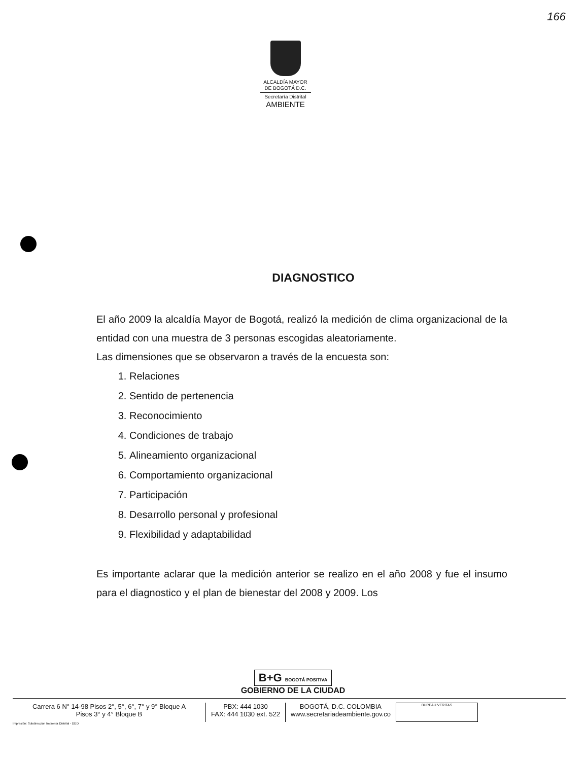166
ALCALDÍA MAYOR
DE BOGOTÁ D.C.
Secretaría Distrital
AMBIENTE
DIAGNOSTICO
El año 2009 la alcaldía Mayor de Bogotá, realizó la medición de clima organizacional de la entidad con una muestra de 3 personas escogidas aleatoriamente.
Las dimensiones que se observaron a través de la encuesta son:
1. Relaciones
2. Sentido de pertenencia
3. Reconocimiento
4. Condiciones de trabajo
5. Alineamiento organizacional
6. Comportamiento organizacional
7. Participación
8. Desarrollo personal y profesional
9. Flexibilidad y adaptabilidad
Es importante aclarar que la medición anterior se realizo en el año 2008 y fue el insumo para el diagnostico y el plan de bienestar del 2008 y 2009. Los
B+G BOGOTÁ POSITIVA
GOBIERNO DE LA CIUDAD
Carrera 6 N° 14-98 Pisos 2°, 5°, 6°, 7° y 9° Bloque A
Pisos 3° y 4° Bloque B
PBX: 444 1030
FAX: 444 1030 ext. 522
BOGOTÁ, D.C. COLOMBIA
www.secretariadeambiente.gov.co
BUREAU VERITAS
Impresión: Subdirección Imprenta Distrital - DDDI